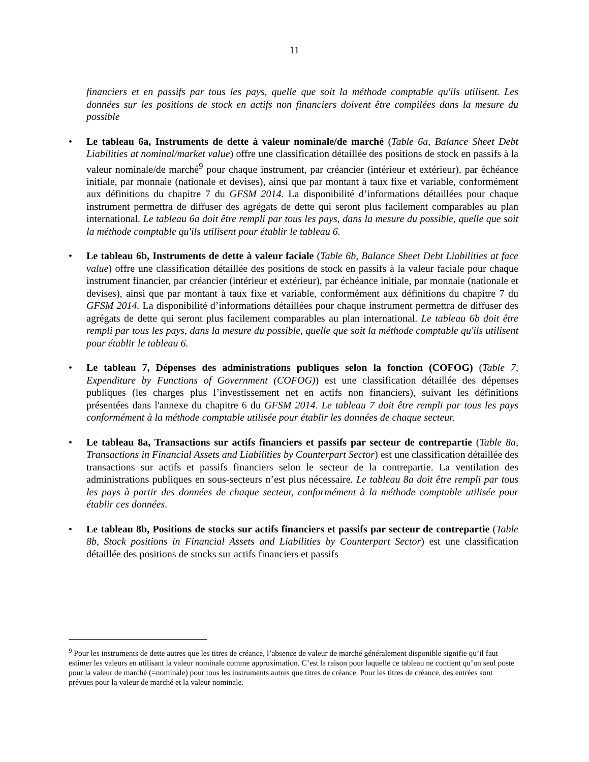11
financiers et en passifs par tous les pays, quelle que soit la méthode comptable qu'ils utilisent. Les données sur les positions de stock en actifs non financiers doivent être compilées dans la mesure du possible
• Le tableau 6a, Instruments de dette à valeur nominale/de marché (Table 6a, Balance Sheet Debt Liabilities at nominal/market value) offre une classification détaillée des positions de stock en passifs à la valeur nominale/de marché<sup>9</sup> pour chaque instrument, par créancier (intérieur et extérieur), par échéance initiale, par monnaie (nationale et devises), ainsi que par montant à taux fixe et variable, conformément aux définitions du chapitre 7 du GFSM 2014. La disponibilité d’informations détaillées pour chaque instrument permettra de diffuser des agrégats de dette qui seront plus facilement comparables au plan international. Le tableau 6a doit être rempli par tous les pays, dans la mesure du possible, quelle que soit la méthode comptable qu'ils utilisent pour établir le tableau 6.
• Le tableau 6b, Instruments de dette à valeur faciale (Table 6b, Balance Sheet Debt Liabilities at face value) offre une classification détaillée des positions de stock en passifs à la valeur faciale pour chaque instrument financier, par créancier (intérieur et extérieur), par échéance initiale, par monnaie (nationale et devises), ainsi que par montant à taux fixe et variable, conformément aux définitions du chapitre 7 du GFSM 2014. La disponibilité d’informations détaillées pour chaque instrument permettra de diffuser des agrégats de dette qui seront plus facilement comparables au plan international. Le tableau 6b doit être rempli par tous les pays, dans la mesure du possible, quelle que soit la méthode comptable qu'ils utilisent pour établir le tableau 6.
• Le tableau 7, Dépenses des administrations publiques selon la fonction (COFOG) (Table 7, Expenditure by Functions of Government (COFOG)) est une classification détaillée des dépenses publiques (les charges plus l’investissement net en actifs non financiers), suivant les définitions présentées dans l'annexe du chapitre 6 du GFSM 2014. Le tableau 7 doit être rempli par tous les pays conformément à la méthode comptable utilisée pour établir les données de chaque secteur.
• Le tableau 8a, Transactions sur actifs financiers et passifs par secteur de contrepartie (Table 8a, Transactions in Financial Assets and Liabilities by Counterpart Sector) est une classification détaillée des transactions sur actifs et passifs financiers selon le secteur de la contrepartie. La ventilation des administrations publiques en sous-secteurs n’est plus nécessaire. Le tableau 8a doit être rempli par tous les pays à partir des données de chaque secteur, conformément à la méthode comptable utilisée pour établir ces données.
• Le tableau 8b, Positions de stocks sur actifs financiers et passifs par secteur de contrepartie (Table 8b, Stock positions in Financial Assets and Liabilities by Counterpart Sector) est une classification détaillée des positions de stocks sur actifs financiers et passifs
<sup>9</sup> Pour les instruments de dette autres que les titres de créance, l’absence de valeur de marché généralement disponible signifie qu’il faut estimer les valeurs en utilisant la valeur nominale comme approximation. C’est la raison pour laquelle ce tableau ne contient qu’un seul poste pour la valeur de marché (=nominale) pour tous les instruments autres que titres de créance. Pour les titres de créance, des entrées sont prévues pour la valeur de marché et la valeur nominale.